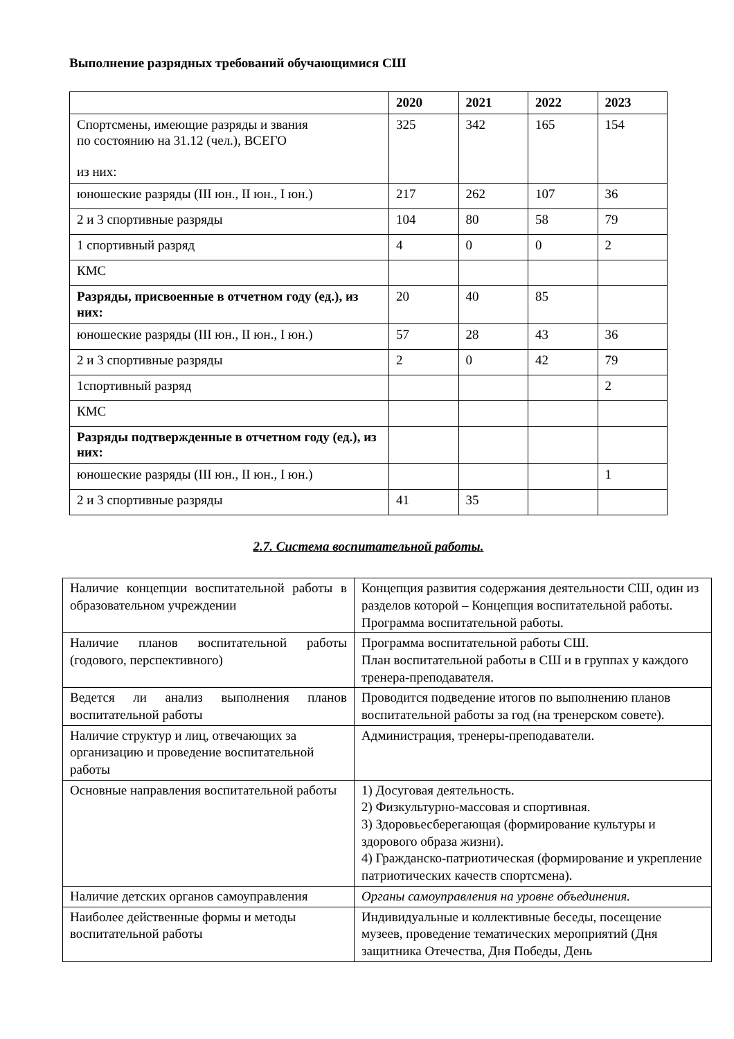Выполнение разрядных требований обучающимися СШ
| | 2020 | 2021 | 2022 | 2023 |
| --- | --- | --- | --- | --- |
| Спортсмены, имеющие разряды и звания по состоянию на 31.12 (чел.), ВСЕГО из них: | 325 | 342 | 165 | 154 |
| юношеские разряды (III юн., II юн., I юн.) | 217 | 262 | 107 | 36 |
| 2 и 3 спортивные разряды | 104 | 80 | 58 | 79 |
| 1 спортивный разряд | 4 | 0 | 0 | 2 |
| КМС | | | | |
| Разряды, присвоенные в отчетном году (ед.), из них: | 20 | 40 | 85 | |
| юношеские разряды (III юн., II юн., I юн.) | 57 | 28 | 43 | 36 |
| 2 и 3 спортивные разряды | 2 | 0 | 42 | 79 |
| 1спортивный разряд | | | | 2 |
| КМС | | | | |
| Разряды подтвержденные в отчетном году (ед.), из них: | | | | |
| юношеские разряды (III юн., II юн., I юн.) | | | | 1 |
| 2 и 3 спортивные разряды | 41 | 35 | | |
2.7. Система воспитательной работы.
| Наличие концепции воспитательной работы в образовательном учреждении | Концепция развития содержания деятельности СШ, один из разделов которой – Концепция воспитательной работы. Программа воспитательной работы. |
| Наличие планов воспитательной работы (годового, перспективного) | Программа воспитательной работы СШ. План воспитательной работы в СШ и в группах у каждого тренера-преподавателя. |
| Ведется ли анализ выполнения планов воспитательной работы | Проводится подведение итогов по выполнению планов воспитательной работы за год (на тренерском совете). |
| Наличие структур и лиц, отвечающих за организацию и проведение воспитательной работы | Администрация, тренеры-преподаватели. |
| Основные направления воспитательной работы | 1) Досуговая деятельность. 2) Физкультурно-массовая и спортивная. 3) Здоровьесберегающая (формирование культуры и здорового образа жизни). 4) Гражданско-патриотическая (формирование и укрепление патриотических качеств спортсмена). |
| Наличие детских органов самоуправления | Органы самоуправления на уровне объединения. |
| Наиболее действенные формы и методы воспитательной работы | Индивидуальные и коллективные беседы, посещение музеев, проведение тематических мероприятий (Дня защитника Отечества, Дня Победы, День |